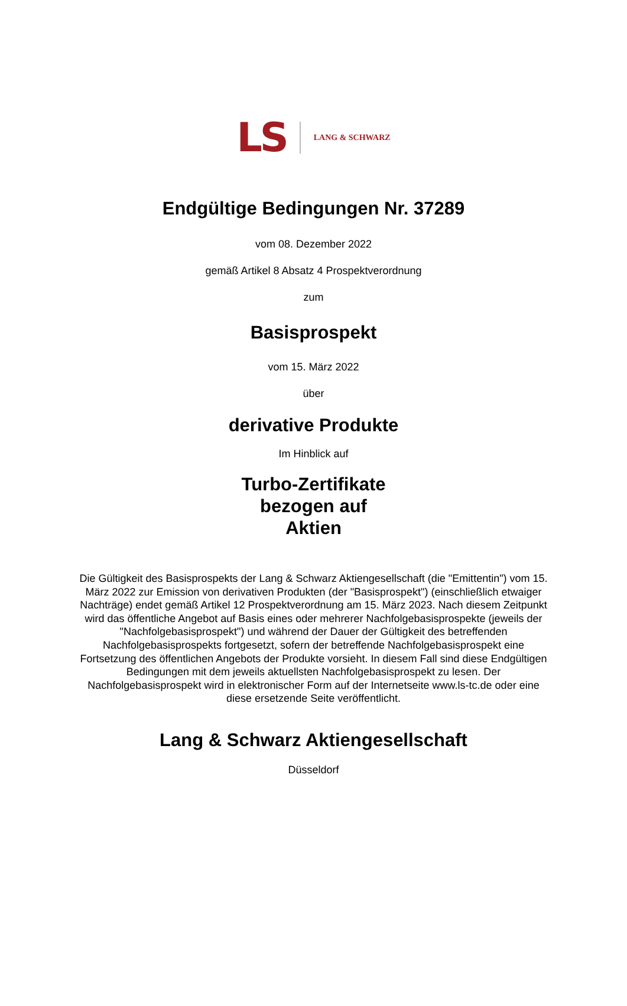LS LANG & SCHWARZ
Endgültige Bedingungen Nr. 37289
vom 08. Dezember 2022
gemäß Artikel 8 Absatz 4 Prospektverordnung
zum
Basisprospekt
vom 15. März 2022
über
derivative Produkte
Im Hinblick auf
Turbo-Zertifikate
bezogen auf
Aktien
Die Gültigkeit des Basisprospekts der Lang & Schwarz Aktiengesellschaft (die "Emittentin") vom 15. März 2022 zur Emission von derivativen Produkten (der "Basisprospekt") (einschließlich etwaiger Nachträge) endet gemäß Artikel 12 Prospektverordnung am 15. März 2023. Nach diesem Zeitpunkt wird das öffentliche Angebot auf Basis eines oder mehrerer Nachfolgebasisprospekte (jeweils der "Nachfolgebasisprospekt") und während der Dauer der Gültigkeit des betreffenden Nachfolgebasisprospekts fortgesetzt, sofern der betreffende Nachfolgebasisprospekt eine Fortsetzung des öffentlichen Angebots der Produkte vorsieht. In diesem Fall sind diese Endgültigen Bedingungen mit dem jeweils aktuellsten Nachfolgebasisprospekt zu lesen. Der Nachfolgebasisprospekt wird in elektronischer Form auf der Internetseite www.ls-tc.de oder eine diese ersetzende Seite veröffentlicht.
Lang & Schwarz Aktiengesellschaft
Düsseldorf